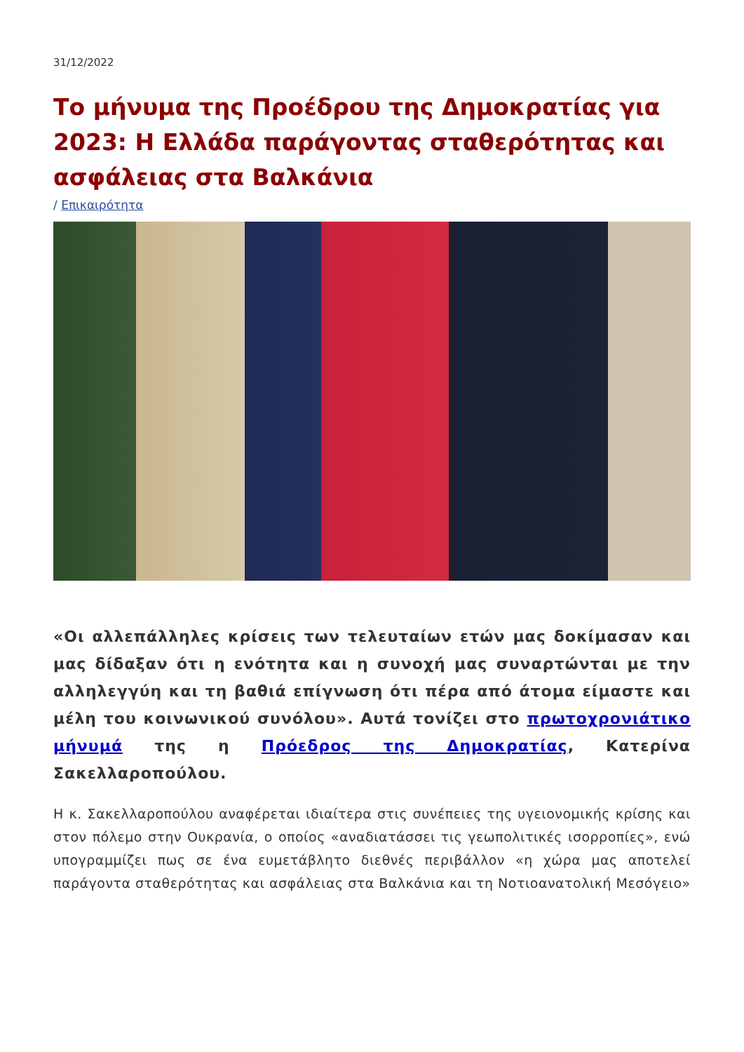31/12/2022
Το μήνυμα της Προέδρου της Δημοκρατίας για 2023: Η Ελλάδα παράγοντας σταθερότητας και ασφάλειας στα Βαλκάνια
/ Επικαιρότητα
«Οι αλλεπάλληλες κρίσεις των τελευταίων ετών μας δοκίμασαν και μας δίδαξαν ότι η ενότητα και η συνοχή μας συναρτώνται με την αλληλεγγύη και τη βαθιά επίγνωση ότι πέρα από άτομα είμαστε και μέλη του κοινωνικού συνόλου». Αυτά τονίζει στο πρωτοχρονιάτικο μήνυμά της η Πρόεδρος της Δημοκρατίας, Κατερίνα Σακελλαροπούλου.
Η κ. Σακελλαροπούλου αναφέρεται ιδιαίτερα στις συνέπειες της υγειονομικής κρίσης και στον πόλεμο στην Ουκρανία, ο οποίος «αναδιατάσσει τις γεωπολιτικές ισορροπίες», ενώ υπογραμμίζει πως σε ένα ευμετάβλητο διεθνές περιβάλλον «η χώρα μας αποτελεί παράγοντα σταθερότητας και ασφάλειας στα Βαλκάνια και τη Νοτιοανατολική Μεσόγειο»